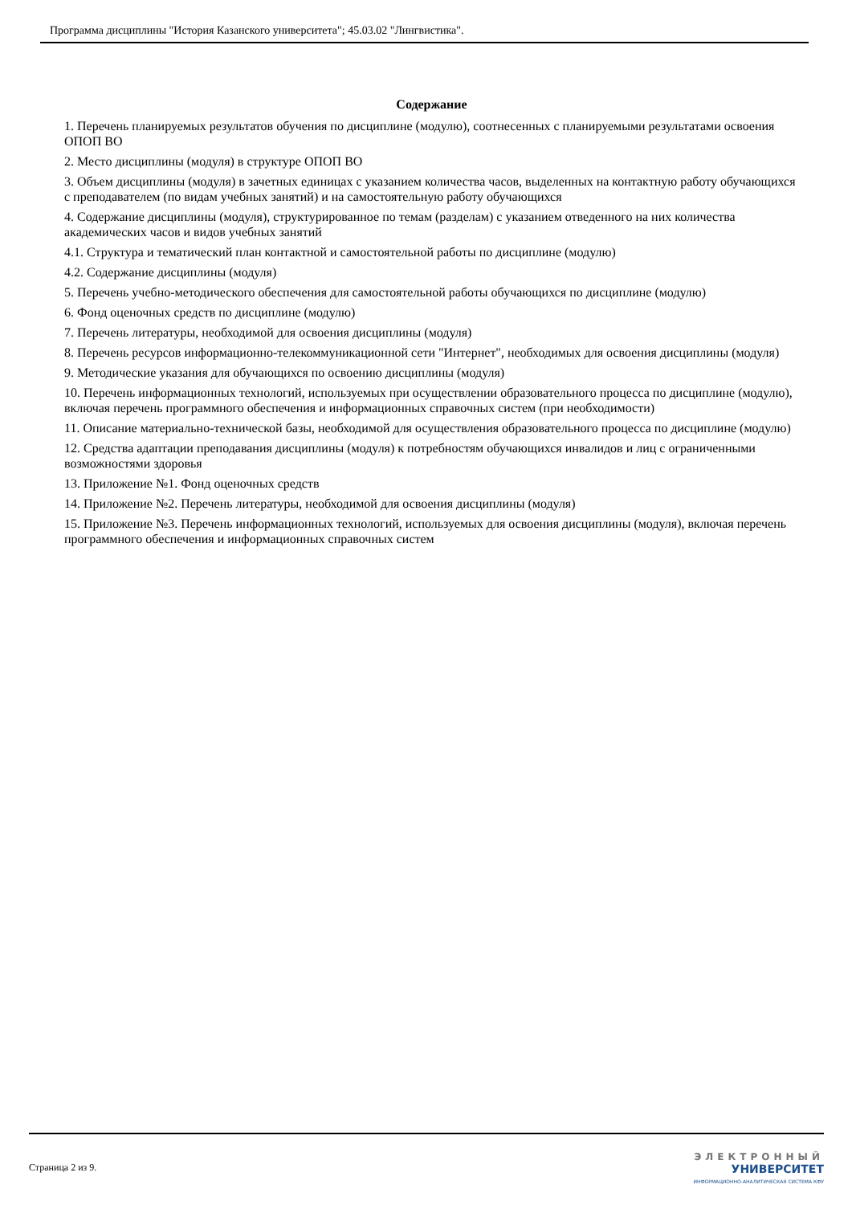Программа дисциплины "История Казанского университета"; 45.03.02 "Лингвистика".
Содержание
1. Перечень планируемых результатов обучения по дисциплине (модулю), соотнесенных с планируемыми результатами освоения ОПОП ВО
2. Место дисциплины (модуля) в структуре ОПОП ВО
3. Объем дисциплины (модуля) в зачетных единицах с указанием количества часов, выделенных на контактную работу обучающихся с преподавателем (по видам учебных занятий) и на самостоятельную работу обучающихся
4. Содержание дисциплины (модуля), структурированное по темам (разделам) с указанием отведенного на них количества академических часов и видов учебных занятий
4.1. Структура и тематический план контактной и самостоятельной работы по дисциплине (модулю)
4.2. Содержание дисциплины (модуля)
5. Перечень учебно-методического обеспечения для самостоятельной работы обучающихся по дисциплине (модулю)
6. Фонд оценочных средств по дисциплине (модулю)
7. Перечень литературы, необходимой для освоения дисциплины (модуля)
8. Перечень ресурсов информационно-телекоммуникационной сети "Интернет", необходимых для освоения дисциплины (модуля)
9. Методические указания для обучающихся по освоению дисциплины (модуля)
10. Перечень информационных технологий, используемых при осуществлении образовательного процесса по дисциплине (модулю), включая перечень программного обеспечения и информационных справочных систем (при необходимости)
11. Описание материально-технической базы, необходимой для осуществления образовательного процесса по дисциплине (модулю)
12. Средства адаптации преподавания дисциплины (модуля) к потребностям обучающихся инвалидов и лиц с ограниченными возможностями здоровья
13. Приложение №1. Фонд оценочных средств
14. Приложение №2. Перечень литературы, необходимой для освоения дисциплины (модуля)
15. Приложение №3. Перечень информационных технологий, используемых для освоения дисциплины (модуля), включая перечень программного обеспечения и информационных справочных систем
Страница 2 из 9.
ЭЛЕКТРОННЫЙ
УНИВЕРСИТЕТ
ИНФОРМАЦИОННО-АНАЛИТИЧЕСКАЯ СИСТЕМА КФУ